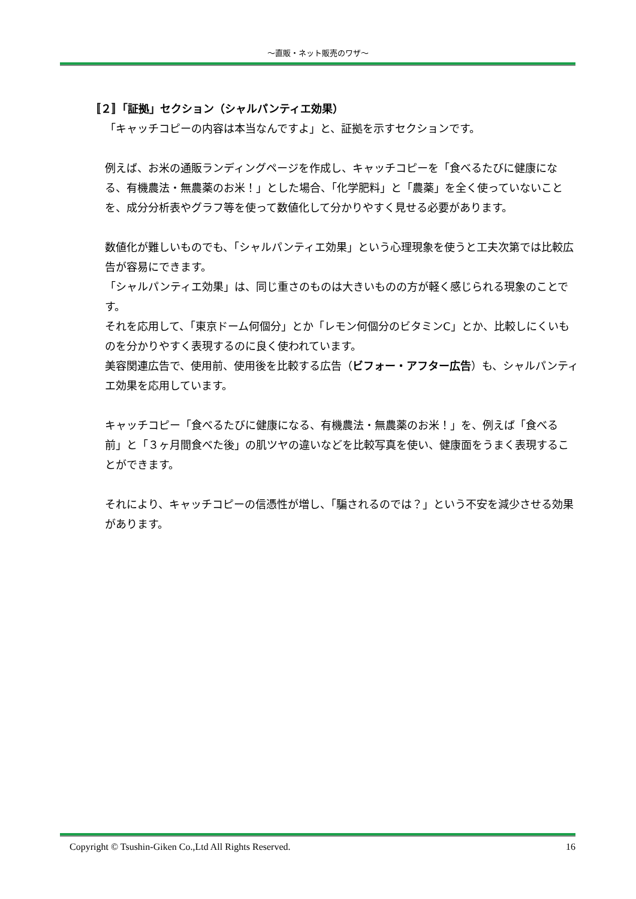～直販・ネット販売のワザ～
〚２〛「証拠」セクション（シャルパンティエ効果）
「キャッチコピーの内容は本当なんですよ」と、証拠を示すセクションです。
例えば、お米の通販ランディングページを作成し、キャッチコピーを「食べるたびに健康になる、有機農法・無農薬のお米！」とした場合、「化学肥料」と「農薬」を全く使っていないことを、成分分析表やグラフ等を使って数値化して分かりやすく見せる必要があります。
数値化が難しいものでも、「シャルパンティエ効果」という心理現象を使うと工夫次第では比較広告が容易にできます。
「シャルパンティエ効果」は、同じ重さのものは大きいものの方が軽く感じられる現象のことです。
それを応用して、「東京ドーム何個分」とか「レモン何個分のビタミンC」とか、比較しにくいものを分かりやすく表現するのに良く使われています。
美容関連広告で、使用前、使用後を比較する広告（ビフォー・アフター広告）も、シャルパンティエ効果を応用しています。
キャッチコピー「食べるたびに健康になる、有機農法・無農薬のお米！」を、例えば「食べる前」と「３ヶ月間食べた後」の肌ツヤの違いなどを比較写真を使い、健康面をうまく表現することができます。
それにより、キャッチコピーの信憑性が増し、「騙されるのでは？」という不安を減少させる効果があります。
Copyright © Tsushin-Giken Co.,Ltd All Rights Reserved. 16